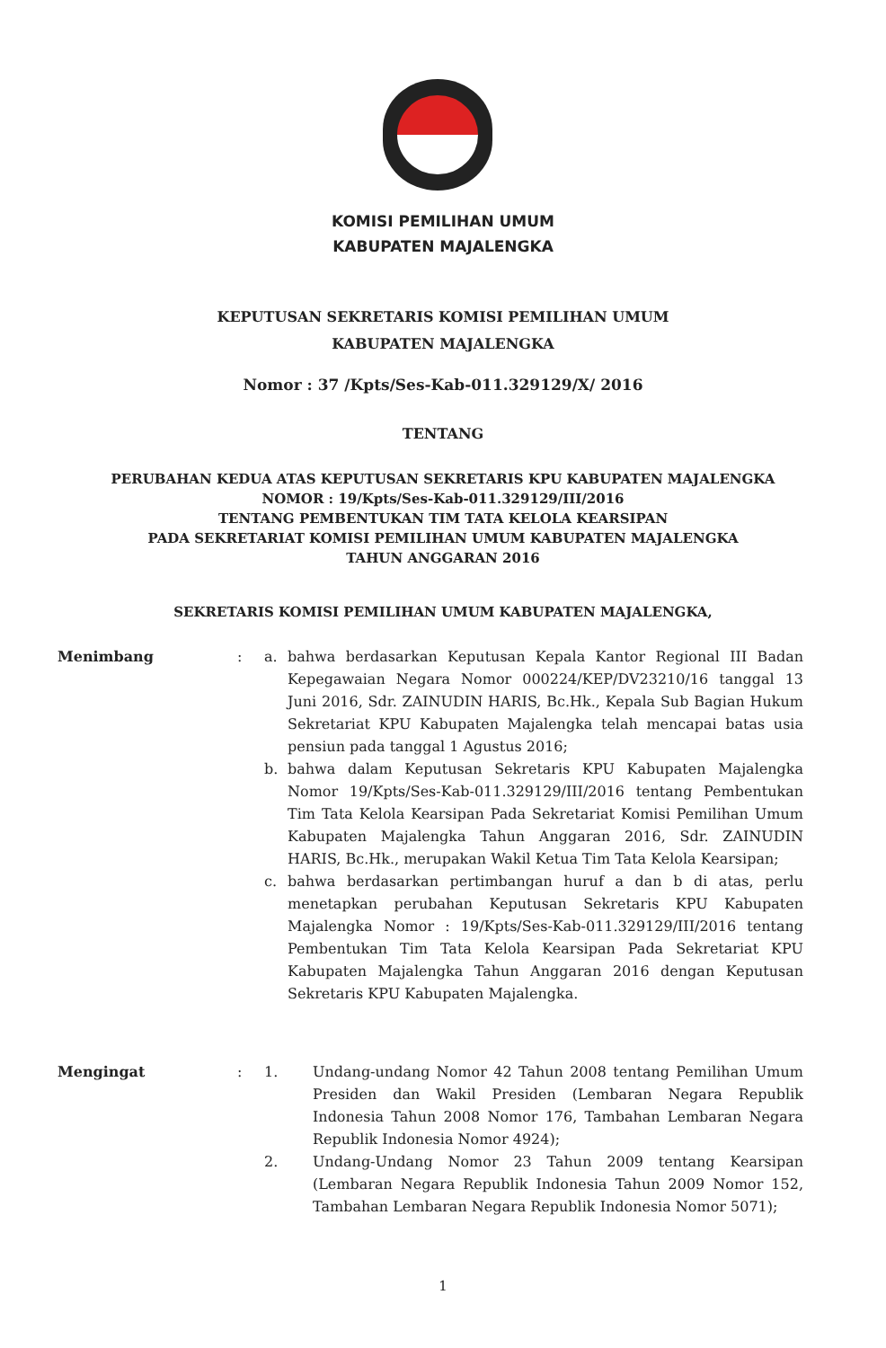KOMISI PEMILIHAN UMUM
KABUPATEN MAJALENGKA
KEPUTUSAN SEKRETARIS KOMISI PEMILIHAN UMUM
KABUPATEN MAJALENGKA
Nomor : 37 /Kpts/Ses-Kab-011.329129/X/ 2016
TENTANG
PERUBAHAN KEDUA ATAS KEPUTUSAN SEKRETARIS KPU KABUPATEN MAJALENGKA
NOMOR : 19/Kpts/Ses-Kab-011.329129/III/2016
TENTANG PEMBENTUKAN TIM TATA KELOLA KEARSIPAN
PADA SEKRETARIAT KOMISI PEMILIHAN UMUM KABUPATEN MAJALENGKA
TAHUN ANGGARAN 2016
SEKRETARIS KOMISI PEMILIHAN UMUM KABUPATEN MAJALENGKA,
Menimbang : a. bahwa berdasarkan Keputusan Kepala Kantor Regional III Badan Kepegawaian Negara Nomor 000224/KEP/DV23210/16 tanggal 13 Juni 2016, Sdr. ZAINUDIN HARIS, Bc.Hk., Kepala Sub Bagian Hukum Sekretariat KPU Kabupaten Majalengka telah mencapai batas usia pensiun pada tanggal 1 Agustus 2016;
b. bahwa dalam Keputusan Sekretaris KPU Kabupaten Majalengka Nomor 19/Kpts/Ses-Kab-011.329129/III/2016 tentang Pembentukan Tim Tata Kelola Kearsipan Pada Sekretariat Komisi Pemilihan Umum Kabupaten Majalengka Tahun Anggaran 2016, Sdr. ZAINUDIN HARIS, Bc.Hk., merupakan Wakil Ketua Tim Tata Kelola Kearsipan;
c. bahwa berdasarkan pertimbangan huruf a dan b di atas, perlu menetapkan perubahan Keputusan Sekretaris KPU Kabupaten Majalengka Nomor : 19/Kpts/Ses-Kab-011.329129/III/2016 tentang Pembentukan Tim Tata Kelola Kearsipan Pada Sekretariat KPU Kabupaten Majalengka Tahun Anggaran 2016 dengan Keputusan Sekretaris KPU Kabupaten Majalengka.
Mengingat : 1. Undang-undang Nomor 42 Tahun 2008 tentang Pemilihan Umum Presiden dan Wakil Presiden (Lembaran Negara Republik Indonesia Tahun 2008 Nomor 176, Tambahan Lembaran Negara Republik Indonesia Nomor 4924);
2. Undang-Undang Nomor 23 Tahun 2009 tentang Kearsipan (Lembaran Negara Republik Indonesia Tahun 2009 Nomor 152, Tambahan Lembaran Negara Republik Indonesia Nomor 5071);
1